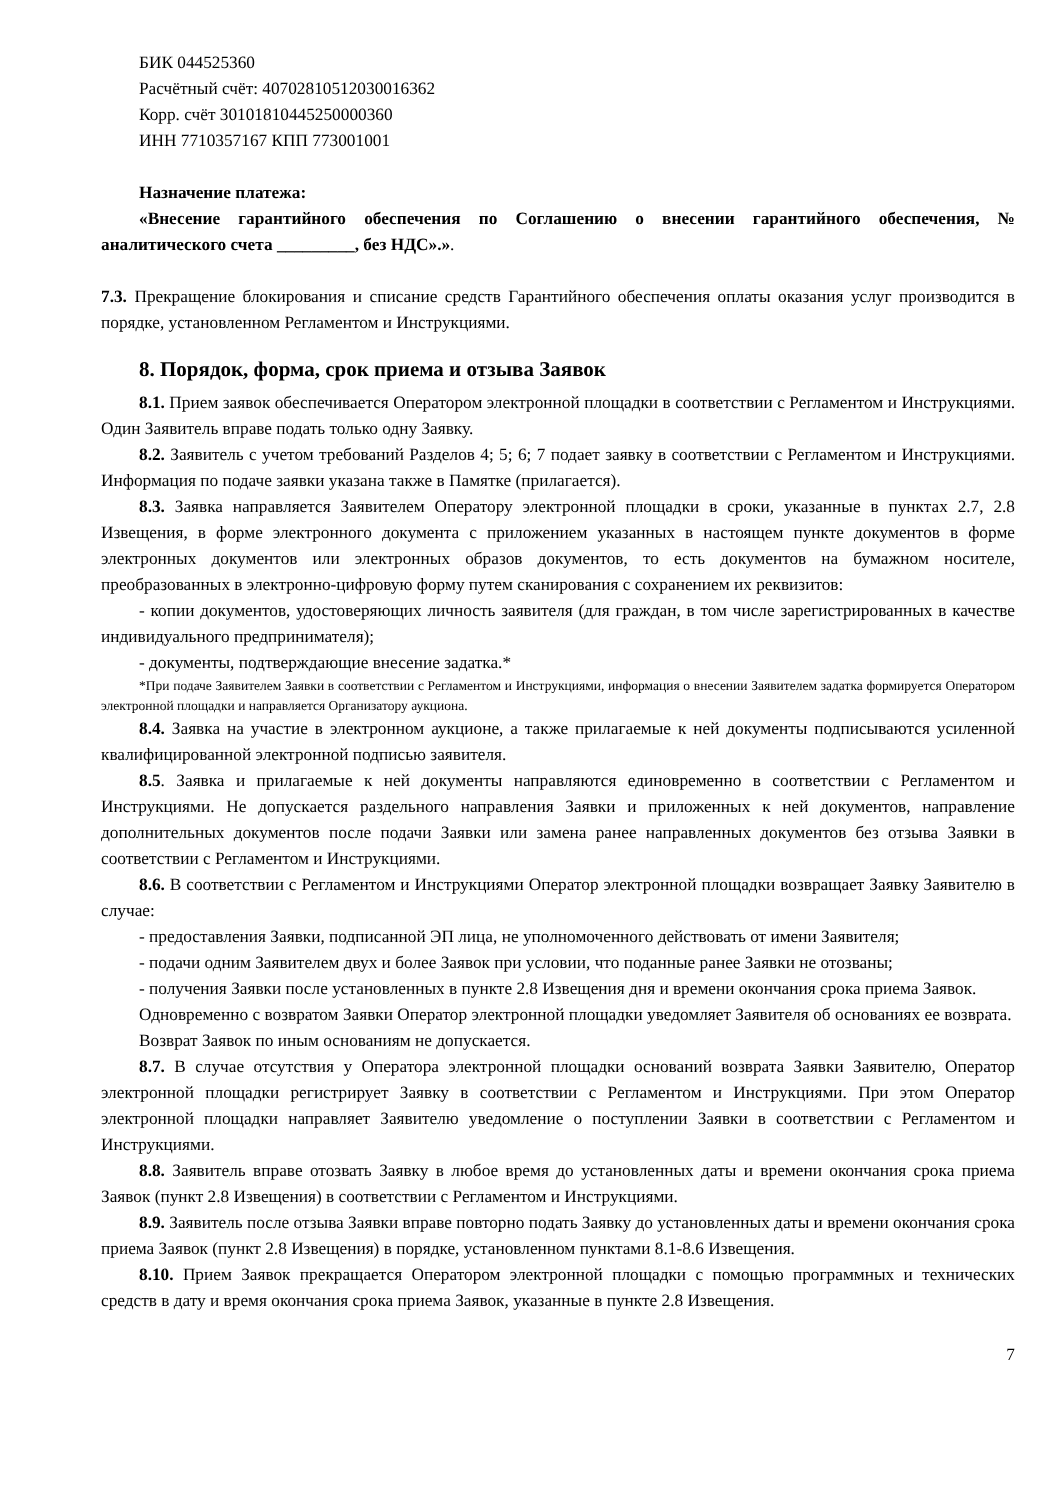БИК 044525360
Расчётный счёт: 40702810512030016362
Корр. счёт 30101810445250000360
ИНН 7710357167 КПП 773001001
Назначение платежа:
«Внесение гарантийного обеспечения по Соглашению о внесении гарантийного обеспечения, № аналитического счета _________, без НДС».».
7.3. Прекращение блокирования и списание средств Гарантийного обеспечения оплаты оказания услуг производится в порядке, установленном Регламентом и Инструкциями.
8. Порядок, форма, срок приема и отзыва Заявок
8.1. Прием заявок обеспечивается Оператором электронной площадки в соответствии с Регламентом и Инструкциями. Один Заявитель вправе подать только одну Заявку.
8.2. Заявитель с учетом требований Разделов 4; 5; 6; 7 подает заявку в соответствии с Регламентом и Инструкциями. Информация по подаче заявки указана также в Памятке (прилагается).
8.3. Заявка направляется Заявителем Оператору электронной площадки в сроки, указанные в пунктах 2.7, 2.8 Извещения, в форме электронного документа с приложением указанных в настоящем пункте документов в форме электронных документов или электронных образов документов, то есть документов на бумажном носителе, преобразованных в электронно-цифровую форму путем сканирования с сохранением их реквизитов:
- копии документов, удостоверяющих личность заявителя (для граждан, в том числе зарегистрированных в качестве индивидуального предпринимателя);
- документы, подтверждающие внесение задатка.*
*При подаче Заявителем Заявки в соответствии с Регламентом и Инструкциями, информация о внесении Заявителем задатка формируется Оператором электронной площадки и направляется Организатору аукциона.
8.4. Заявка на участие в электронном аукционе, а также прилагаемые к ней документы подписываются усиленной квалифицированной электронной подписью заявителя.
8.5. Заявка и прилагаемые к ней документы направляются единовременно в соответствии с Регламентом и Инструкциями. Не допускается раздельного направления Заявки и приложенных к ней документов, направление дополнительных документов после подачи Заявки или замена ранее направленных документов без отзыва Заявки в соответствии с Регламентом и Инструкциями.
8.6. В соответствии с Регламентом и Инструкциями Оператор электронной площадки возвращает Заявку Заявителю в случае:
- предоставления Заявки, подписанной ЭП лица, не уполномоченного действовать от имени Заявителя;
- подачи одним Заявителем двух и более Заявок при условии, что поданные ранее Заявки не отозваны;
- получения Заявки после установленных в пункте 2.8 Извещения дня и времени окончания срока приема Заявок.
Одновременно с возвратом Заявки Оператор электронной площадки уведомляет Заявителя об основаниях ее возврата.
Возврат Заявок по иным основаниям не допускается.
8.7. В случае отсутствия у Оператора электронной площадки оснований возврата Заявки Заявителю, Оператор электронной площадки регистрирует Заявку в соответствии с Регламентом и Инструкциями. При этом Оператор электронной площадки направляет Заявителю уведомление о поступлении Заявки в соответствии с Регламентом и Инструкциями.
8.8. Заявитель вправе отозвать Заявку в любое время до установленных даты и времени окончания срока приема Заявок (пункт 2.8 Извещения) в соответствии с Регламентом и Инструкциями.
8.9. Заявитель после отзыва Заявки вправе повторно подать Заявку до установленных даты и времени окончания срока приема Заявок (пункт 2.8 Извещения) в порядке, установленном пунктами 8.1-8.6 Извещения.
8.10. Прием Заявок прекращается Оператором электронной площадки с помощью программных и технических средств в дату и время окончания срока приема Заявок, указанные в пункте 2.8 Извещения.
7